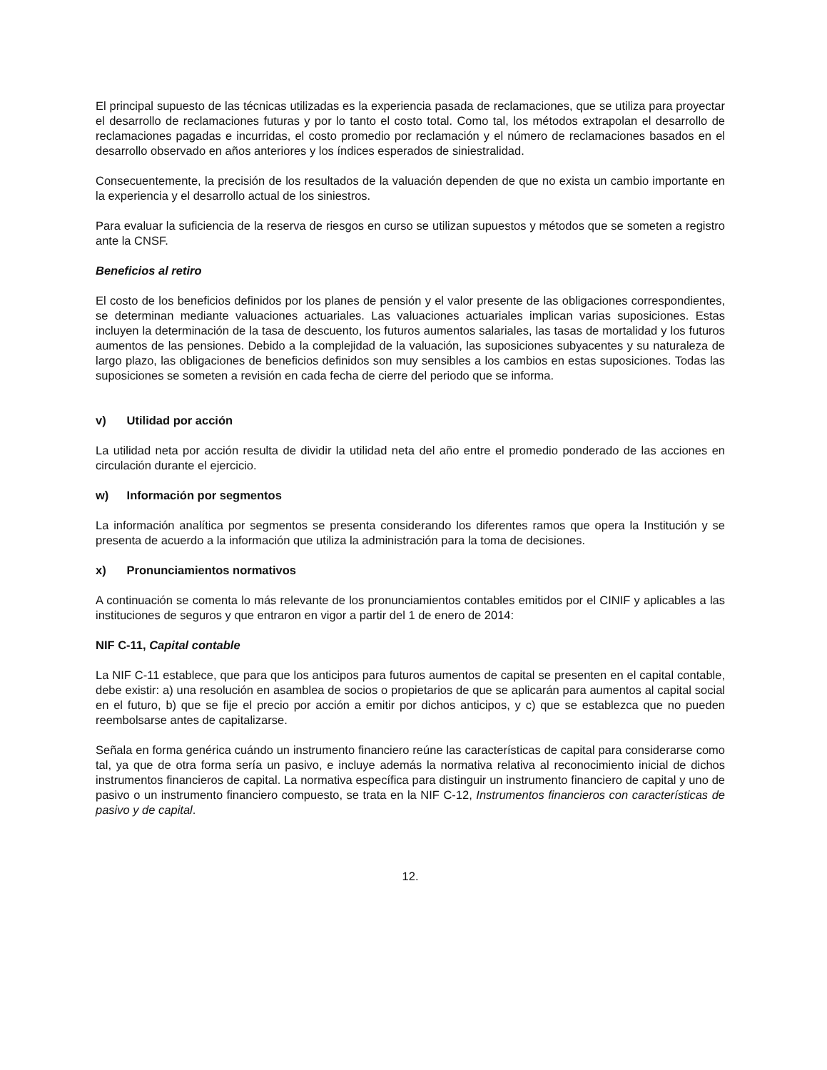El principal supuesto de las técnicas utilizadas es la experiencia pasada de reclamaciones, que se utiliza para proyectar el desarrollo de reclamaciones futuras y por lo tanto el costo total. Como tal, los métodos extrapolan el desarrollo de reclamaciones pagadas e incurridas, el costo promedio por reclamación y el número de reclamaciones basados en el desarrollo observado en años anteriores y los índices esperados de siniestralidad.
Consecuentemente, la precisión de los resultados de la valuación dependen de que no exista un cambio importante en la experiencia y el desarrollo actual de los siniestros.
Para evaluar la suficiencia de la reserva de riesgos en curso se utilizan supuestos y métodos que se someten a registro ante la CNSF.
Beneficios al retiro
El costo de los beneficios definidos por los planes de pensión y el valor presente de las obligaciones correspondientes, se determinan mediante valuaciones actuariales. Las valuaciones actuariales implican varias suposiciones. Estas incluyen la determinación de la tasa de descuento, los futuros aumentos salariales, las tasas de mortalidad y los futuros aumentos de las pensiones. Debido a la complejidad de la valuación, las suposiciones subyacentes y su naturaleza de largo plazo, las obligaciones de beneficios definidos son muy sensibles a los cambios en estas suposiciones. Todas las suposiciones se someten a revisión en cada fecha de cierre del periodo que se informa.
v) Utilidad por acción
La utilidad neta por acción resulta de dividir la utilidad neta del año entre el promedio ponderado de las acciones en circulación durante el ejercicio.
w) Información por segmentos
La información analítica por segmentos se presenta considerando los diferentes ramos que opera la Institución y se presenta de acuerdo a la información que utiliza la administración para la toma de decisiones.
x) Pronunciamientos normativos
A continuación se comenta lo más relevante de los pronunciamientos contables emitidos por el CINIF y aplicables a las instituciones de seguros y que entraron en vigor a partir del 1 de enero de 2014:
NIF C-11, Capital contable
La NIF C-11 establece, que para que los anticipos para futuros aumentos de capital se presenten en el capital contable, debe existir: a) una resolución en asamblea de socios o propietarios de que se aplicarán para aumentos al capital social en el futuro, b) que se fije el precio por acción a emitir por dichos anticipos, y c) que se establezca que no pueden reembolsarse antes de capitalizarse.
Señala en forma genérica cuándo un instrumento financiero reúne las características de capital para considerarse como tal, ya que de otra forma sería un pasivo, e incluye además la normativa relativa al reconocimiento inicial de dichos instrumentos financieros de capital. La normativa específica para distinguir un instrumento financiero de capital y uno de pasivo o un instrumento financiero compuesto, se trata en la NIF C-12, Instrumentos financieros con características de pasivo y de capital.
12.